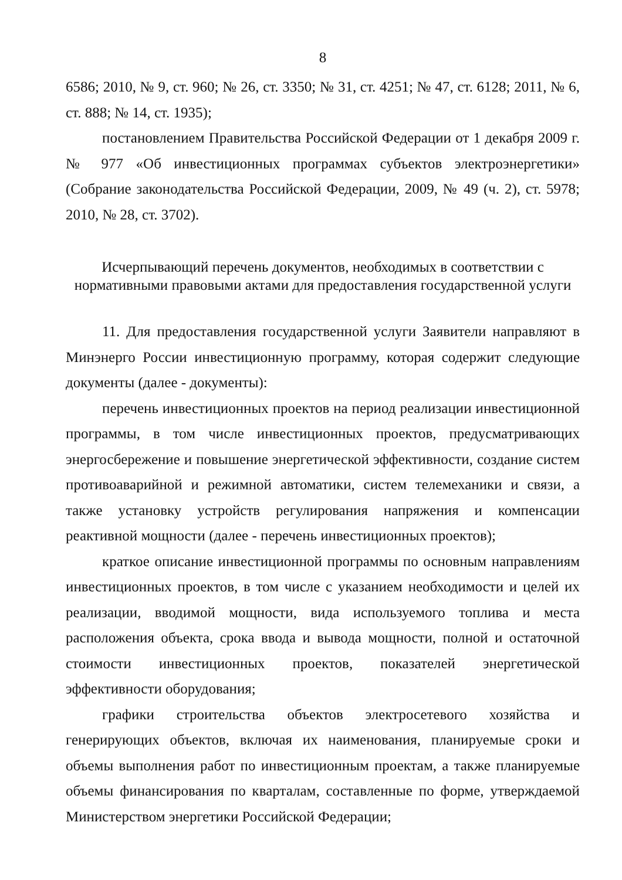8
6586; 2010, № 9, ст. 960; № 26, ст. 3350; № 31, ст. 4251; № 47, ст. 6128; 2011, № 6, ст. 888; № 14, ст. 1935);
постановлением Правительства Российской Федерации от 1 декабря 2009 г. № 977 «Об инвестиционных программах субъектов электроэнергетики» (Собрание законодательства Российской Федерации, 2009, № 49 (ч. 2), ст. 5978; 2010, № 28, ст. 3702).
Исчерпывающий перечень документов, необходимых в соответствии с нормативными правовыми актами для предоставления государственной услуги
11. Для предоставления государственной услуги Заявители направляют в Минэнерго России инвестиционную программу, которая содержит следующие документы (далее - документы):
перечень инвестиционных проектов на период реализации инвестиционной программы, в том числе инвестиционных проектов, предусматривающих энергосбережение и повышение энергетической эффективности, создание систем противоаварийной и режимной автоматики, систем телемеханики и связи, а также установку устройств регулирования напряжения и компенсации реактивной мощности (далее - перечень инвестиционных проектов);
краткое описание инвестиционной программы по основным направлениям инвестиционных проектов, в том числе с указанием необходимости и целей их реализации, вводимой мощности, вида используемого топлива и места расположения объекта, срока ввода и вывода мощности, полной и остаточной стоимости инвестиционных проектов, показателей энергетической эффективности оборудования;
графики строительства объектов электросетевого хозяйства и генерирующих объектов, включая их наименования, планируемые сроки и объемы выполнения работ по инвестиционным проектам, а также планируемые объемы финансирования по кварталам, составленные по форме, утверждаемой Министерством энергетики Российской Федерации;